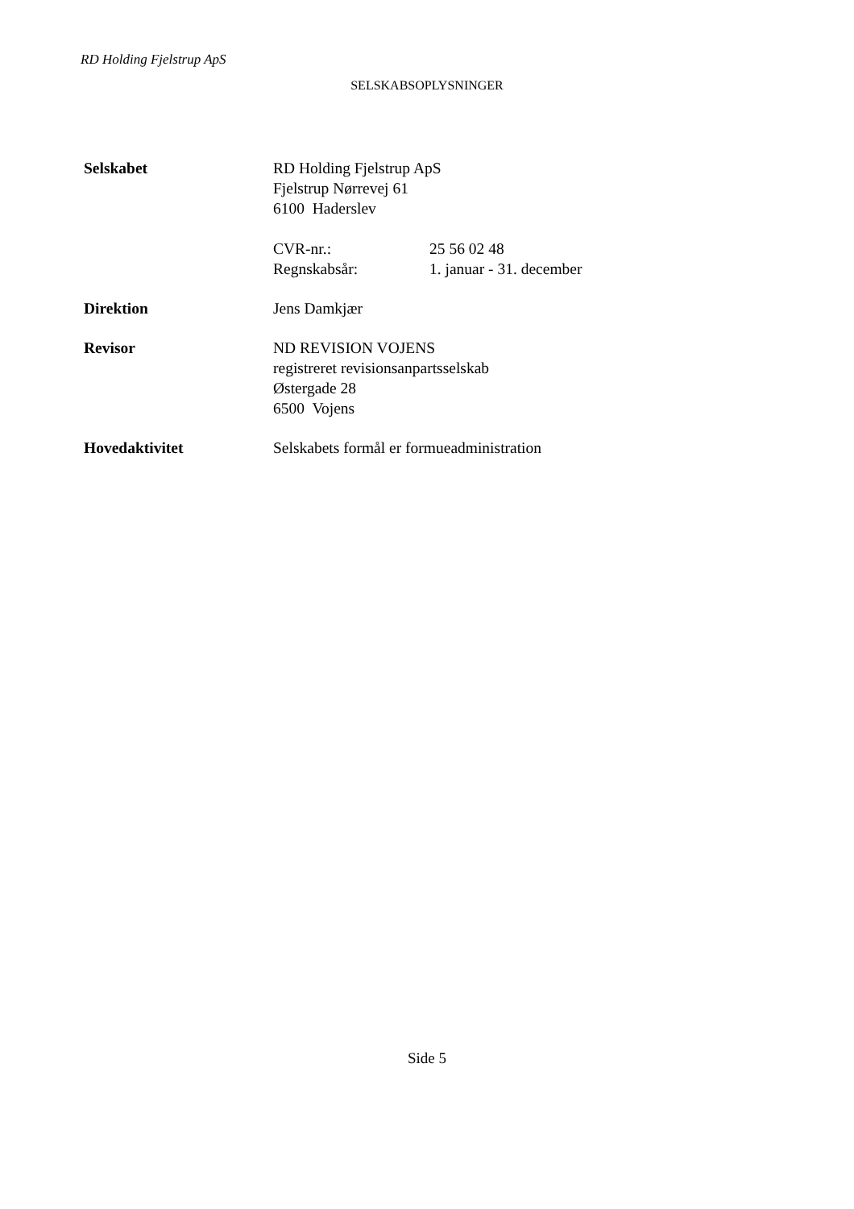RD Holding Fjelstrup ApS
SELSKABSOPLYSNINGER
Selskabet RD Holding Fjelstrup ApS
Fjelstrup Nørrevej 61
6100 Haderslev
CVR-nr.: 25 56 02 48
Regnskabsår: 1. januar - 31. december
Direktion Jens Damkjær
Revisor ND REVISION VOJENS
registreret revisionsanpartsselskab
Østergade 28
6500 Vojens
Hovedaktivitet Selskabets formål er formueadministration
Side 5